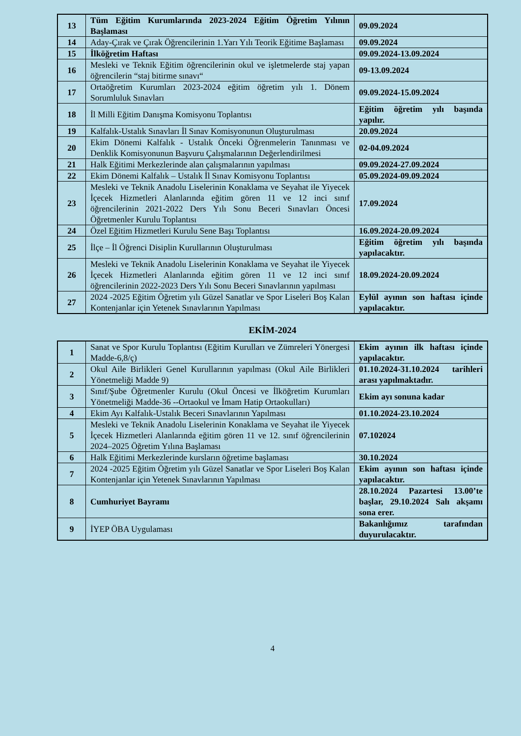| 13 | Tüm Eğitim Kurumlarında 2023-2024 Eğitim Öğretim Yılının Başlaması | 09.09.2024 |
| 14 | Aday-Çırak ve Çırak Öğrencilerinin 1.Yarı Yılı Teorik Eğitime Başlaması | 09.09.2024 |
| 15 | İlköğretim Haftası | 09.09.2024-13.09.2024 |
| 16 | Mesleki ve Teknik Eğitim öğrencilerinin okul ve işletmelerde staj yapan öğrencilerin “staj bitirme sınavı“ | 09-13.09.2024 |
| 17 | Ortaöğretim Kurumları 2023-2024 eğitim öğretim yılı 1. Dönem Sorumluluk Sınavları | 09.09.2024-15.09.2024 |
| 18 | İl Milli Eğitim Danışma Komisyonu Toplantısı | Eğitim öğretim yılı başında yapılır. |
| 19 | Kalfalık-Ustalık Sınavları İl Sınav Komisyonunun Oluşturulması | 20.09.2024 |
| 20 | Ekim Dönemi Kalfalık - Ustalık Önceki Öğrenmelerin Tanınması ve Denklik Komisyonunun Başvuru Çalışmalarının Değerlendirilmesi | 02-04.09.2024 |
| 21 | Halk Eğitimi Merkezlerinde alan çalışmalarının yapılması | 09.09.2024-27.09.2024 |
| 22 | Ekim Dönemi Kalfalık – Ustalık İl Sınav Komisyonu Toplantısı | 05.09.2024-09.09.2024 |
| 23 | Mesleki ve Teknik Anadolu Liselerinin Konaklama ve Seyahat ile Yiyecek İçecek Hizmetleri Alanlarında eğitim gören 11 ve 12 inci sınıf öğrencilerinin 2021-2022 Ders Yılı Sonu Beceri Sınavları Öncesi Öğretmenler Kurulu Toplantısı | 17.09.2024 |
| 24 | Özel Eğitim Hizmetleri Kurulu Sene Başı Toplantısı | 16.09.2024-20.09.2024 |
| 25 | İlçe – İl Öğrenci Disiplin Kurullarının Oluşturulması | Eğitim öğretim yılı başında yapılacaktır. |
| 26 | Mesleki ve Teknik Anadolu Liselerinin Konaklama ve Seyahat ile Yiyecek İçecek Hizmetleri Alanlarında eğitim gören 11 ve 12 inci sınıf öğrencilerinin 2022-2023 Ders Yılı Sonu Beceri Sınavlarının yapılması | 18.09.2024-20.09.2024 |
| 27 | 2024 -2025 Eğitim Öğretim yılı Güzel Sanatlar ve Spor Liseleri Boş Kalan Kontenjanlar için Yetenek Sınavlarının Yapılması | Eylül ayının son haftası içinde yapılacaktır. |
EKİM-2024
| 1 | Sanat ve Spor Kurulu Toplantısı (Eğitim Kurulları ve Zümreleri Yönergesi Madde-6,8/ç) | Ekim ayının ilk haftası içinde yapılacaktır. |
| 2 | Okul Aile Birlikleri Genel Kurullarının yapılması (Okul Aile Birlikleri Yönetmeliği Madde 9) | 01.10.2024-31.10.2024 tarihleri arası yapılmaktadır. |
| 3 | Sınıf/Şube Öğretmenler Kurulu (Okul Öncesi ve İlköğretim Kurumları Yönetmeliği Madde-36 --Ortaokul ve İmam Hatip Ortaokulları) | Ekim ayı sonuna kadar |
| 4 | Ekim Ayı Kalfalık-Ustalık Beceri Sınavlarının Yapılması | 01.10.2024-23.10.2024 |
| 5 | Mesleki ve Teknik Anadolu Liselerinin Konaklama ve Seyahat ile Yiyecek İçecek Hizmetleri Alanlarında eğitim gören 11 ve 12. sınıf öğrencilerinin 2024–2025 Öğretim Yılına Başlaması | 07.102024 |
| 6 | Halk Eğitimi Merkezlerinde kursların öğretime başlaması | 30.10.2024 |
| 7 | 2024 -2025 Eğitim Öğretim yılı Güzel Sanatlar ve Spor Liseleri Boş Kalan Kontenjanlar için Yetenek Sınavlarının Yapılması | Ekim ayının son haftası içinde yapılacaktır. |
| 8 | Cumhuriyet Bayramı | 28.10.2024 Pazartesi 13.00’te başlar, 29.10.2024 Salı akşamı sona erer. |
| 9 | İYEP ÖBA Uygulaması | Bakanlığımız tarafından duyurulacaktır. |
4